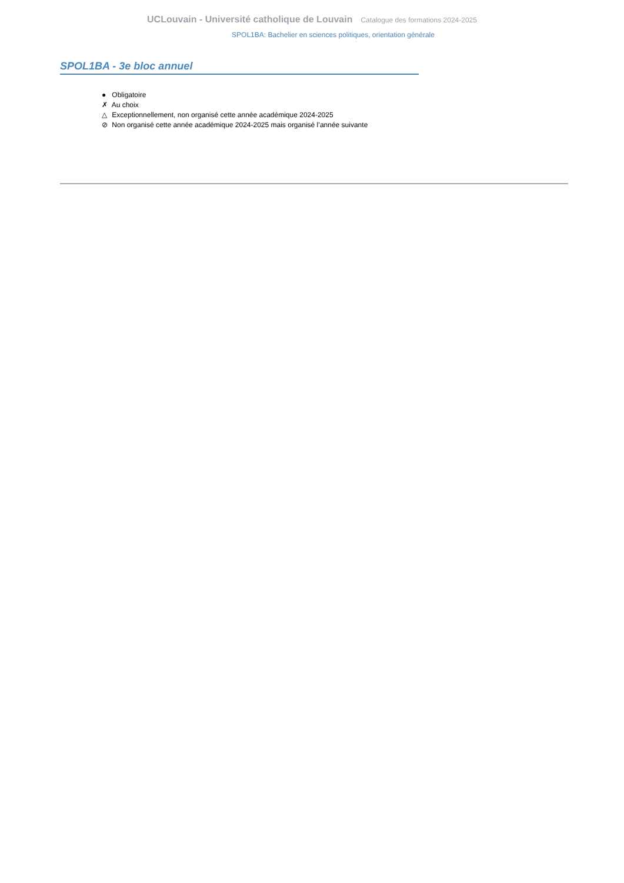UCLouvain - Université catholique de Louvain Catalogue des formations 2024-2025
SPOL1BA: Bachelier en sciences politiques, orientation générale
SPOL1BA - 3e bloc annuel
● Obligatoire
✗ Au choix
△ Exceptionnellement, non organisé cette année académique 2024-2025
⊘ Non organisé cette année académique 2024-2025 mais organisé l’année suivante